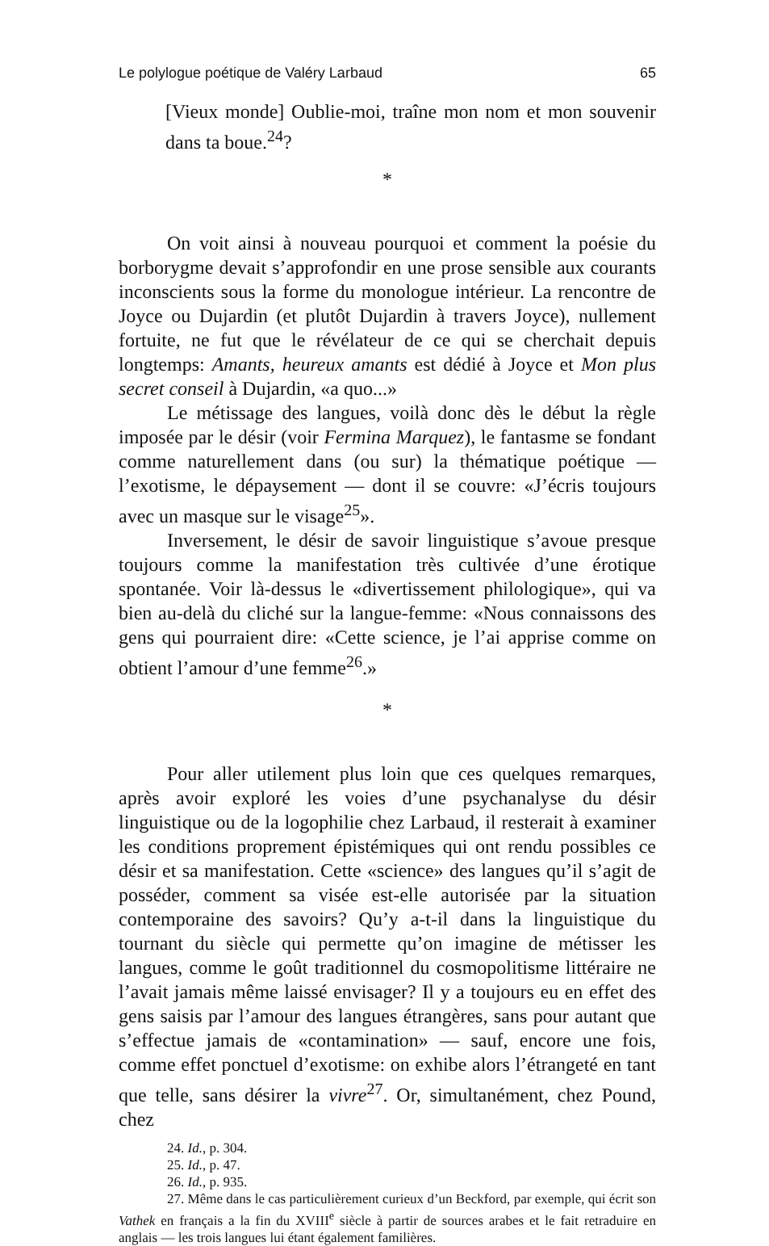Le polylogue poétique de Valéry Larbaud 65
[Vieux monde] Oublie-moi, traîne mon nom et mon souvenir dans ta boue.<sup>24</sup>?
*
On voit ainsi à nouveau pourquoi et comment la poésie du borborygme devait s’approfondir en une prose sensible aux courants inconscients sous la forme du monologue intérieur. La rencontre de Joyce ou Dujardin (et plutôt Dujardin à travers Joyce), nullement fortuite, ne fut que le révélateur de ce qui se cherchait depuis longtemps: Amants, heureux amants est dédié à Joyce et Mon plus secret conseil à Dujardin, «a quo...»
Le métissage des langues, voilà donc dès le début la règle imposée par le désir (voir Fermina Marquez), le fantasme se fondant comme naturellement dans (ou sur) la thématique poétique — l’exotisme, le dépaysement — dont il se couvre: «J’écris toujours avec un masque sur le visage<sup>25</sup>».
Inversement, le désir de savoir linguistique s’avoue presque toujours comme la manifestation très cultivée d’une érotique spontanée. Voir là-dessus le «divertissement philologique», qui va bien au-delà du cliché sur la langue-femme: «Nous connaissons des gens qui pourraient dire: «Cette science, je l’ai apprise comme on obtient l’amour d’une femme<sup>26</sup>.»
*
Pour aller utilement plus loin que ces quelques remarques, après avoir exploré les voies d’une psychanalyse du désir linguistique ou de la logophilie chez Larbaud, il resterait à examiner les conditions proprement épistémiques qui ont rendu possibles ce désir et sa manifestation. Cette «science» des langues qu’il s’agit de posséder, comment sa visée est-elle autorisée par la situation contemporaine des savoirs? Qu’y a-t-il dans la linguistique du tournant du siècle qui permette qu’on imagine de métisser les langues, comme le goût traditionnel du cosmopolitisme littéraire ne l’avait jamais même laissé envisager? Il y a toujours eu en effet des gens saisis par l’amour des langues étrangères, sans pour autant que s’effectue jamais de «contamination» — sauf, encore une fois, comme effet ponctuel d’exotisme: on exhibe alors l’étrangeté en tant que telle, sans désirer la vivre<sup>27</sup>. Or, simultanément, chez Pound, chez
24. Id., p. 304.
25. Id., p. 47.
26. Id., p. 935.
27. Même dans le cas particulièrement curieux d’un Beckford, par exemple, qui écrit son Vathek en français a la fin du XVIII<sup>e</sup> siècle à partir de sources arabes et le fait retraduire en anglais — les trois langues lui étant également familières.